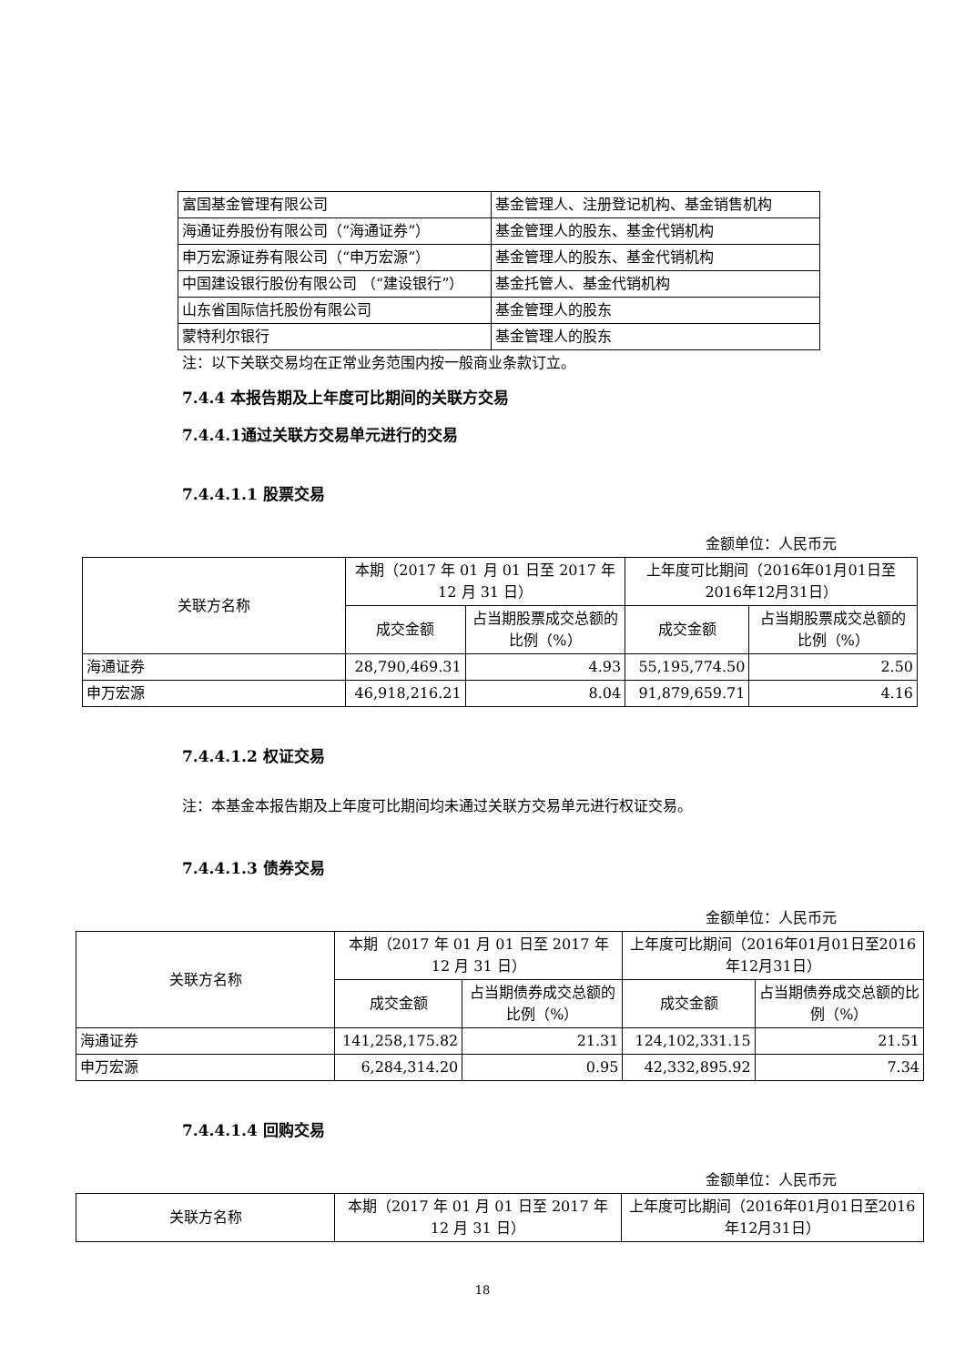| 富国基金管理有限公司 | 基金管理人、注册登记机构、基金销售机构 |
| 海通证券股份有限公司（“海通证券”） | 基金管理人的股东、基金代销机构 |
| 申万宏源证券有限公司（“申万宏源”） | 基金管理人的股东、基金代销机构 |
| 中国建设银行股份有限公司 （“建设银行”） | 基金托管人、基金代销机构 |
| 山东省国际信托股份有限公司 | 基金管理人的股东 |
| 蒙特利尔银行 | 基金管理人的股东 |
注：以下关联交易均在正常业务范围内按一般商业条款订立。
7.4.4 本报告期及上年度可比期间的关联方交易
7.4.4.1通过关联方交易单元进行的交易
7.4.4.1.1 股票交易
金额单位：人民币元
| 关联方名称 | 本期（2017 年 01 月 01 日至 2017 年 12 月 31 日） | | 上年度可比期间（2016年01月01日至2016年12月31日） | |
| | 成交金额 | 占当期股票成交总额的比例（%） | 成交金额 | 占当期股票成交总额的比例（%） |
| 海通证券 | 28,790,469.31 | 4.93 | 55,195,774.50 | 2.50 |
| 申万宏源 | 46,918,216.21 | 8.04 | 91,879,659.71 | 4.16 |
7.4.4.1.2 权证交易
注：本基金本报告期及上年度可比期间均未通过关联方交易单元进行权证交易。
7.4.4.1.3 债券交易
金额单位：人民币元
| 关联方名称 | 本期（2017 年 01 月 01 日至 2017 年 12 月 31 日） | | 上年度可比期间（2016年01月01日至2016年12月31日） | |
| | 成交金额 | 占当期债券成交总额的比例（%） | 成交金额 | 占当期债券成交总额的比例（%） |
| 海通证券 | 141,258,175.82 | 21.31 | 124,102,331.15 | 21.51 |
| 申万宏源 | 6,284,314.20 | 0.95 | 42,332,895.92 | 7.34 |
7.4.4.1.4 回购交易
金额单位：人民币元
| 关联方名称 | 本期（2017 年 01 月 01 日至 2017 年 12 月 31 日） | 上年度可比期间（2016年01月01日至2016年12月31日） |
18